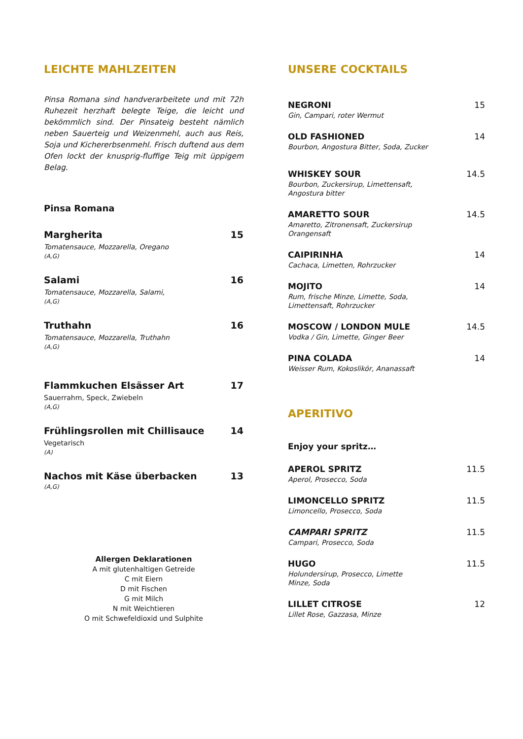LEICHTE MAHLZEITEN
Pinsa Romana sind handverarbeitete und mit 72h Ruhezeit herzhaft belegte Teige, die leicht und bekömmlich sind. Der Pinsateig besteht nämlich neben Sauerteig und Weizenmehl, auch aus Reis, Soja und Kichererbsenmehl. Frisch duftend aus dem Ofen lockt der knusprig-fluffige Teig mit üppigem Belag.
Pinsa Romana
Margherita 15
Tomatensauce, Mozzarella, Oregano
(A,G)
Salami 16
Tomatensauce, Mozzarella, Salami,
(A,G)
Truthahn 16
Tomatensauce, Mozzarella, Truthahn
(A,G)
Flammkuchen Elsässer Art 17
Sauerrahm, Speck, Zwiebeln
(A,G)
Frühlingsrollen mit Chillisauce 14
Vegetarisch
(A)
Nachos mit Käse überbacken 13
(A,G)
Allergen Deklarationen
A mit glutenhaltigen Getreide
C mit Eiern
D mit Fischen
G mit Milch
N mit Weichtieren
O mit Schwefeldioxid und Sulphite
UNSERE COCKTAILS
NEGRONI 15
Gin, Campari, roter Wermut
OLD FASHIONED 14
Bourbon, Angostura Bitter, Soda, Zucker
WHISKEY SOUR 14.5
Bourbon, Zuckersirup, Limettensaft,
Angostura bitter
AMARETTO SOUR 14.5
Amaretto, Zitronensaft, Zuckersirup
Orangensaft
CAIPIRINHA 14
Cachaca, Limetten, Rohrzucker
MOJITO 14
Rum, frische Minze, Limette, Soda,
Limettensaft, Rohrzucker
MOSCOW / LONDON MULE 14.5
Vodka / Gin, Limette, Ginger Beer
PINA COLADA 14
Weisser Rum, Kokoslikör, Ananassaft
APERITIVO
Enjoy your spritz…
APEROL SPRITZ 11.5
Aperol, Prosecco, Soda
LIMONCELLO SPRITZ 11.5
Limoncello, Prosecco, Soda
CAMPARI SPRITZ 11.5
Campari, Prosecco, Soda
HUGO 11.5
Holundersirup, Prosecco, Limette
Minze, Soda
LILLET CITROSE 12
Lillet Rose, Gazzasa, Minze